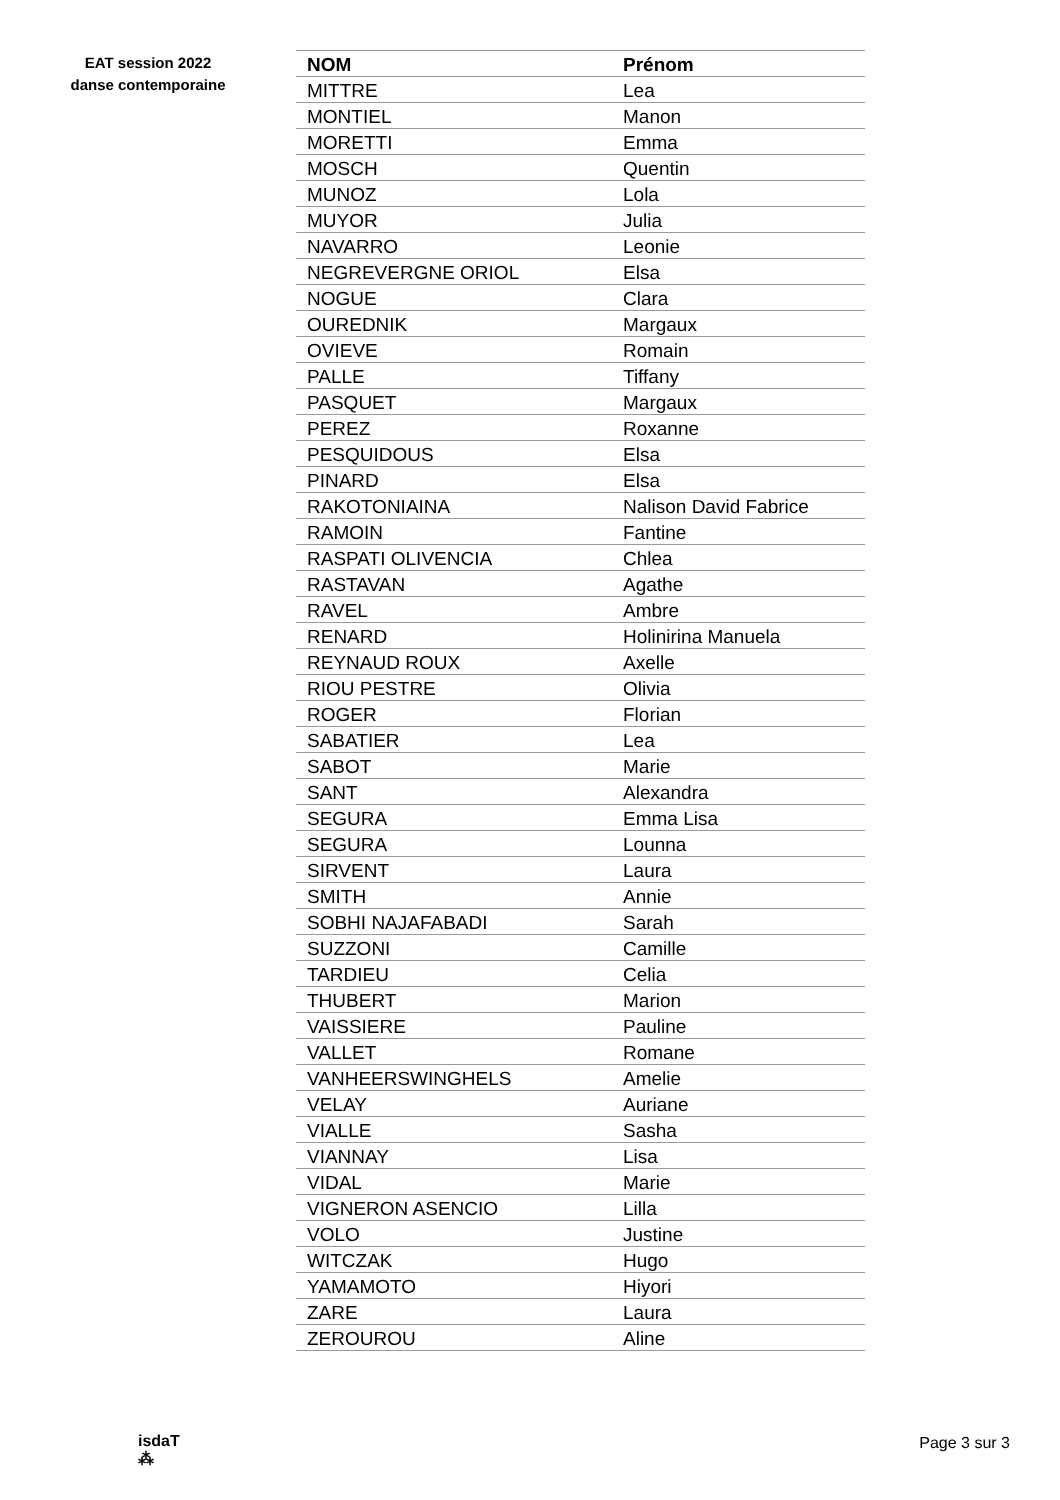EAT session 2022
danse contemporaine
| NOM | Prénom |
| --- | --- |
| MITTRE | Lea |
| MONTIEL | Manon |
| MORETTI | Emma |
| MOSCH | Quentin |
| MUNOZ | Lola |
| MUYOR | Julia |
| NAVARRO | Leonie |
| NEGREVERGNE ORIOL | Elsa |
| NOGUE | Clara |
| OUREDNIK | Margaux |
| OVIEVE | Romain |
| PALLE | Tiffany |
| PASQUET | Margaux |
| PEREZ | Roxanne |
| PESQUIDOUS | Elsa |
| PINARD | Elsa |
| RAKOTONIAINA | Nalison David Fabrice |
| RAMOIN | Fantine |
| RASPATI OLIVENCIA | Chlea |
| RASTAVAN | Agathe |
| RAVEL | Ambre |
| RENARD | Holinirina Manuela |
| REYNAUD ROUX | Axelle |
| RIOU PESTRE | Olivia |
| ROGER | Florian |
| SABATIER | Lea |
| SABOT | Marie |
| SANT | Alexandra |
| SEGURA | Emma Lisa |
| SEGURA | Lounna |
| SIRVENT | Laura |
| SMITH | Annie |
| SOBHI NAJAFABADI | Sarah |
| SUZZONI | Camille |
| TARDIEU | Celia |
| THUBERT | Marion |
| VAISSIERE | Pauline |
| VALLET | Romane |
| VANHEERSWINGHELS | Amelie |
| VELAY | Auriane |
| VIALLE | Sasha |
| VIANNAY | Lisa |
| VIDAL | Marie |
| VIGNERON ASENCIO | Lilla |
| VOLO | Justine |
| WITCZAK | Hugo |
| YAMAMOTO | Hiyori |
| ZARE | Laura |
| ZEROUROU | Aline |
isdaT
⁂
Page 3 sur 3